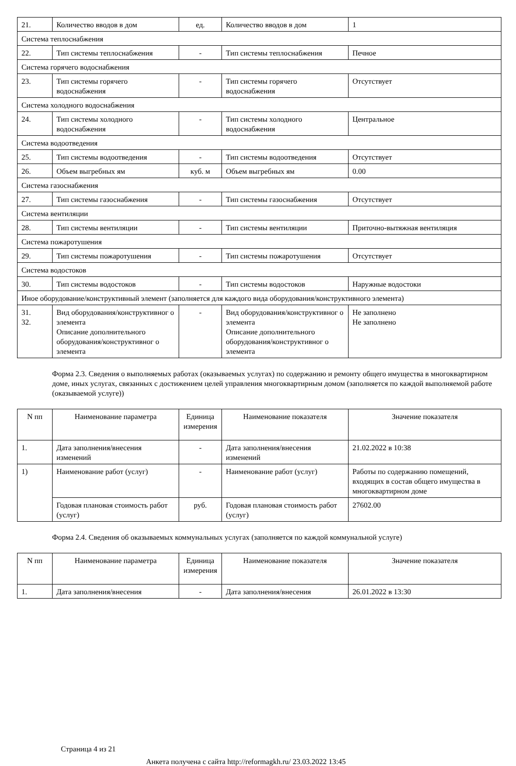| 21. | Количество вводов в дом | ед. | Количество вводов в дом | 1 |
| Система теплоснабжения | | | | |
| 22. | Тип системы теплоснабжения | - | Тип системы теплоснабжения | Печное |
| Система горячего водоснабжения | | | | |
| 23. | Тип системы горячего водоснабжения | - | Тип системы горячего водоснабжения | Отсутствует |
| Система холодного водоснабжения | | | | |
| 24. | Тип системы холодного водоснабжения | - | Тип системы холодного водоснабжения | Центральное |
| Система водоотведения | | | | |
| 25. | Тип системы водоотведения | - | Тип системы водоотведения | Отсутствует |
| 26. | Объем выгребных ям | куб. м | Объем выгребных ям | 0.00 |
| Система газоснабжения | | | | |
| 27. | Тип системы газоснабжения | - | Тип системы газоснабжения | Отсутствует |
| Система вентиляции | | | | |
| 28. | Тип системы вентиляции | - | Тип системы вентиляции | Приточно-вытяжная вентиляция |
| Система пожаротушения | | | | |
| 29. | Тип системы пожаротушения | - | Тип системы пожаротушения | Отсутствует |
| Система водостоков | | | | |
| 30. | Тип системы водостоков | - | Тип системы водостоков | Наружные водостоки |
| Иное оборудование/конструктивный элемент (заполняется для каждого вида оборудования/конструктивного элемента) | | | | |
| 31. 32. | Вид оборудования/конструктивног о элемента Описание дополнительного оборудования/конструктивног о элемента | - | Вид оборудования/конструктивног о элемента Описание дополнительного оборудования/конструктивног о элемента | Не заполнено Не заполнено |
Форма 2.3. Сведения о выполняемых работах (оказываемых услугах) по содержанию и ремонту общего имущества в многоквартирном доме, иных услугах, связанных с достижением целей управления многоквартирным домом (заполняется по каждой выполняемой работе (оказываемой услуге))
| N пп | Наименование параметра | Единица измерения | Наименование показателя | Значение показателя |
| --- | --- | --- | --- | --- |
| 1. | Дата заполнения/внесения изменений | - | Дата заполнения/внесения изменений | 21.02.2022 в 10:38 |
| 1) | Наименование работ (услуг) | - | Наименование работ (услуг) | Работы по содержанию помещений, входящих в состав общего имущества в многоквартирном доме |
| | Годовая плановая стоимость работ (услуг) | руб. | Годовая плановая стоимость работ (услуг) | 27602.00 |
Форма 2.4. Сведения об оказываемых коммунальных услугах (заполняется по каждой коммунальной услуге)
| N пп | Наименование параметра | Единица измерения | Наименование показателя | Значение показателя |
| --- | --- | --- | --- | --- |
| 1. | Дата заполнения/внесения | - | Дата заполнения/внесения | 26.01.2022 в 13:30 |
Страница 4 из 21
Анкета получена с сайта http://reformagkh.ru/ 23.03.2022 13:45